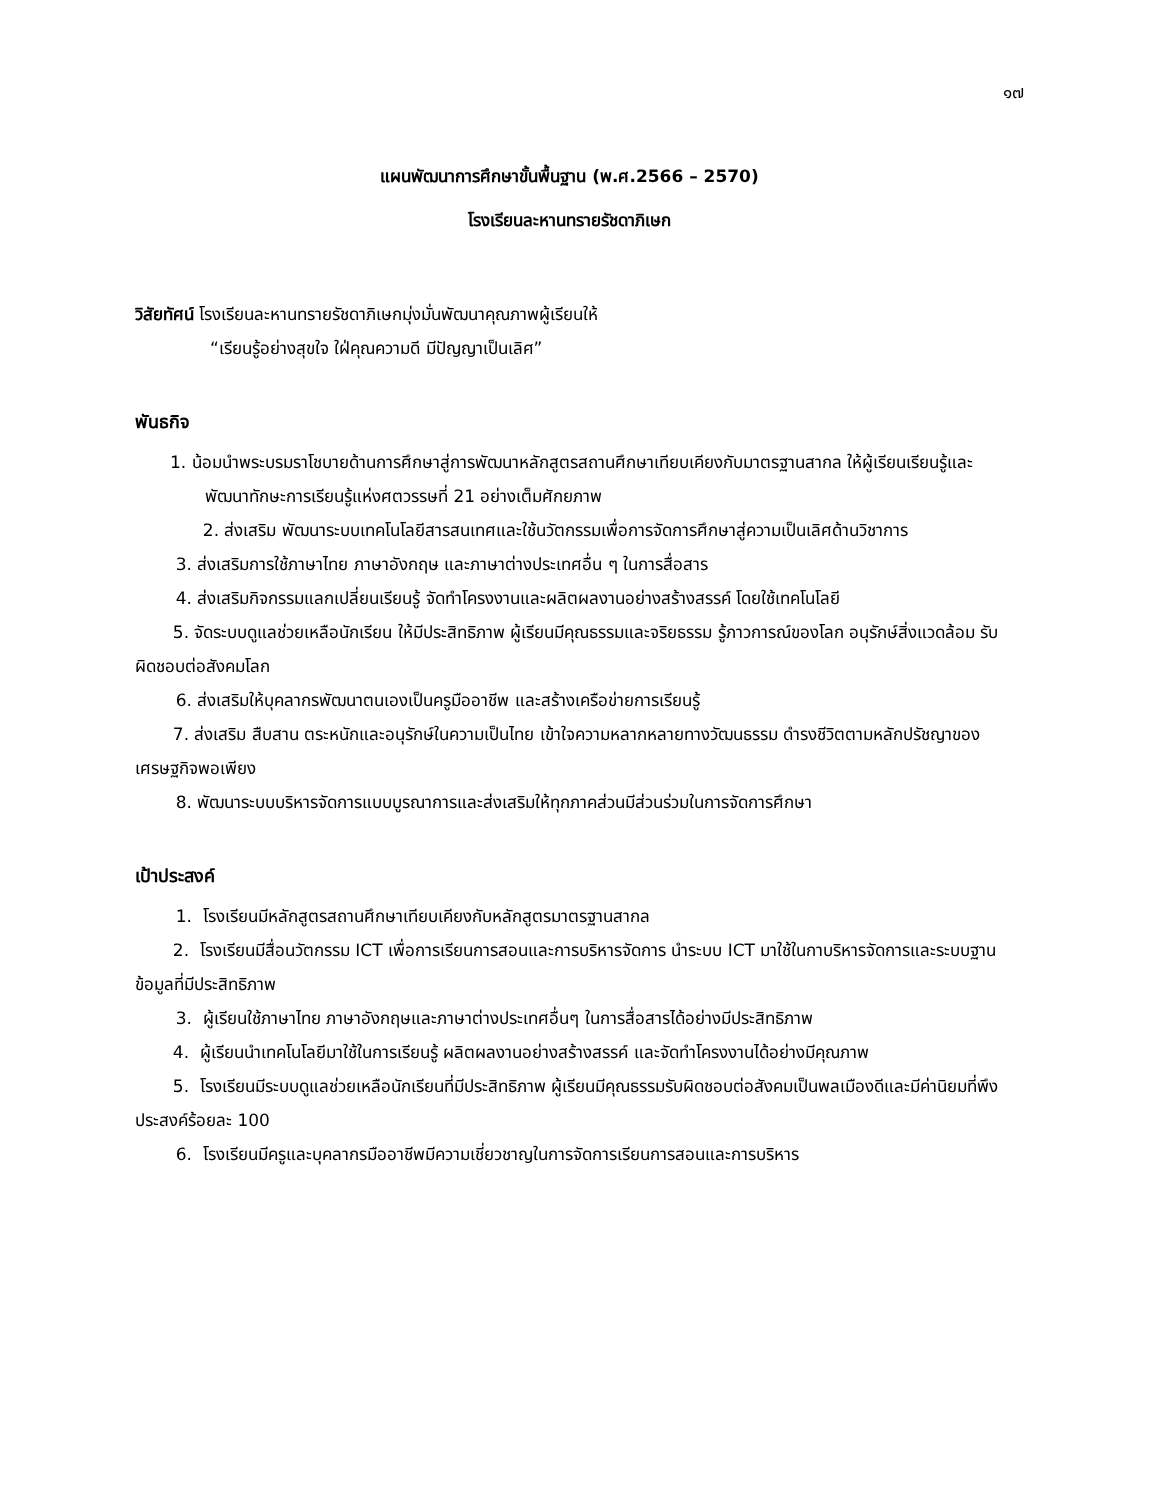๑๗
แผนพัฒนาการศึกษาขั้นพื้นฐาน (พ.ศ.2566 – 2570)
โรงเรียนละหานทรายรัชดาภิเษก
วิสัยทัศน์ โรงเรียนละหานทรายรัชดาภิเษกมุ่งมั่นพัฒนาคุณภาพผู้เรียนให้
“เรียนรู้อย่างสุขใจ ใฝ่คุณความดี มีปัญญาเป็นเลิศ”
พันธกิจ
1. น้อมนำพระบรมราโชบายด้านการศึกษาสู่การพัฒนาหลักสูตรสถานศึกษาเทียบเคียงกับมาตรฐานสากล ให้ผู้เรียนเรียนรู้และพัฒนาทักษะการเรียนรู้แห่งศตวรรษที่ 21 อย่างเต็มศักยภาพ
2. ส่งเสริม พัฒนาระบบเทคโนโลยีสารสนเทศและใช้นวัตกรรมเพื่อการจัดการศึกษาสู่ความเป็นเลิศด้านวิชาการ
3. ส่งเสริมการใช้ภาษาไทย ภาษาอังกฤษ และภาษาต่างประเทศอื่น ๆ ในการสื่อสาร
4. ส่งเสริมกิจกรรมแลกเปลี่ยนเรียนรู้ จัดทำโครงงานและผลิตผลงานอย่างสร้างสรรค์ โดยใช้เทคโนโลยี
5. จัดระบบดูแลช่วยเหลือนักเรียน ให้มีประสิทธิภาพ ผู้เรียนมีคุณธรรมและจริยธรรม รู้ภาวการณ์ของโลก อนุรักษ์สิ่งแวดล้อม รับผิดชอบต่อสังคมโลก
6. ส่งเสริมให้บุคลากรพัฒนาตนเองเป็นครูมืออาชีพ และสร้างเครือข่ายการเรียนรู้
7. ส่งเสริม สืบสาน ตระหนักและอนุรักษ์ในความเป็นไทย เข้าใจความหลากหลายทางวัฒนธรรม ดำรงชีวิตตามหลักปรัชญาของเศรษฐกิจพอเพียง
8. พัฒนาระบบบริหารจัดการแบบบูรณาการและส่งเสริมให้ทุกภาคส่วนมีส่วนร่วมในการจัดการศึกษา
เป้าประสงค์
1. โรงเรียนมีหลักสูตรสถานศึกษาเทียบเคียงกับหลักสูตรมาตรฐานสากล
2. โรงเรียนมีสื่อนวัตกรรม ICT เพื่อการเรียนการสอนและการบริหารจัดการ นำระบบ ICT มาใช้ในกาบริหารจัดการและระบบฐานข้อมูลที่มีประสิทธิภาพ
3. ผู้เรียนใช้ภาษาไทย ภาษาอังกฤษและภาษาต่างประเทศอื่นๆ ในการสื่อสารได้อย่างมีประสิทธิภาพ
4. ผู้เรียนนำเทคโนโลยีมาใช้ในการเรียนรู้ ผลิตผลงานอย่างสร้างสรรค์ และจัดทำโครงงานได้อย่างมีคุณภาพ
5. โรงเรียนมีระบบดูแลช่วยเหลือนักเรียนที่มีประสิทธิภาพ ผู้เรียนมีคุณธรรมรับผิดชอบต่อสังคมเป็นพลเมืองดีและมีค่านิยมที่พึงประสงค์ร้อยละ 100
6. โรงเรียนมีครูและบุคลากรมืออาชีพมีความเชี่ยวชาญในการจัดการเรียนการสอนและการบริหาร